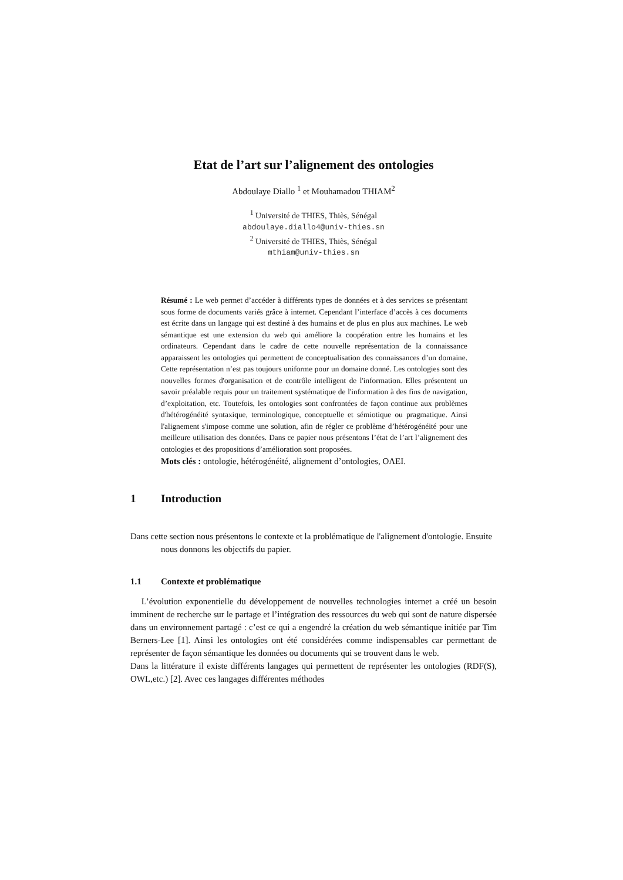Etat de l’art sur l’alignement des ontologies
Abdoulaye Diallo <sup>1</sup> et Mouhamadou THIAM<sup>2</sup>
<sup>1</sup> Université de THIES, Thiès, Sénégal
abdoulaye.diallo4@univ-thies.sn
<sup>2</sup> Université de THIES, Thiès, Sénégal
mthiam@univ-thies.sn
Résumé : Le web permet d’accéder à différents types de données et à des services se présentant sous forme de documents variés grâce à internet. Cependant l’interface d’accès à ces documents est écrite dans un langage qui est destiné à des humains et de plus en plus aux machines. Le web sémantique est une extension du web qui améliore la coopération entre les humains et les ordinateurs. Cependant dans le cadre de cette nouvelle représentation de la connaissance apparaissent les ontologies qui permettent de conceptualisation des connaissances d’un domaine. Cette représentation n’est pas toujours uniforme pour un domaine donné. Les ontologies sont des nouvelles formes d'organisation et de contrôle intelligent de l'information. Elles présentent un savoir préalable requis pour un traitement systématique de l'information à des fins de navigation, d’exploitation, etc. Toutefois, les ontologies sont confrontées de façon continue aux problèmes d'hétérogénéité syntaxique, terminologique, conceptuelle et sémiotique ou pragmatique. Ainsi l'alignement s'impose comme une solution, afin de régler ce problème d’hétérogénéité pour une meilleure utilisation des données. Dans ce papier nous présentons l’état de l’art l’alignement des ontologies et des propositions d’amélioration sont proposées.
Mots clés : ontologie, hétérogénéité, alignement d’ontologies, OAEI.
1 Introduction
Dans cette section nous présentons le contexte et la problématique de l'alignement d'ontologie. Ensuite nous donnons les objectifs du papier.
1.1 Contexte et problématique
L’évolution exponentielle du développement de nouvelles technologies internet a créé un besoin imminent de recherche sur le partage et l’intégration des ressources du web qui sont de nature dispersée dans un environnement partagé : c’est ce qui a engendré la création du web sémantique initiée par Tim Berners-Lee [1]. Ainsi les ontologies ont été considérées comme indispensables car permettant de représenter de façon sémantique les données ou documents qui se trouvent dans le web.
Dans la littérature il existe différents langages qui permettent de représenter les ontologies (RDF(S), OWL,etc.) [2]. Avec ces langages différentes méthodes